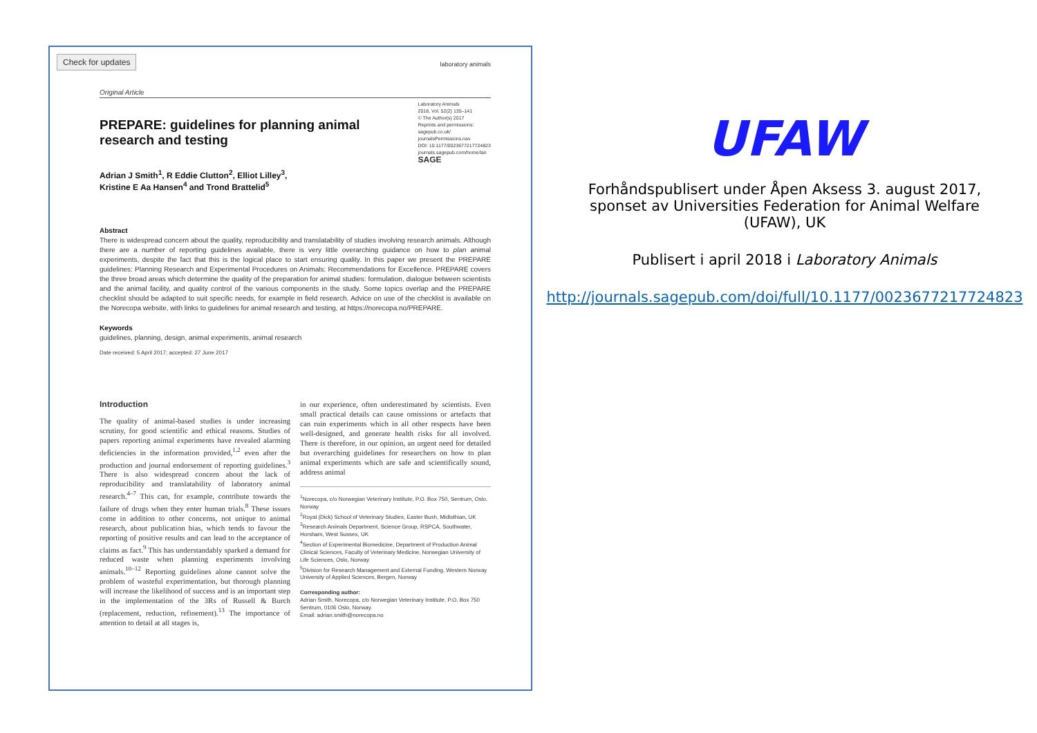Check for updates
laboratory animals
Original Article
PREPARE: guidelines for planning animal research and testing
Adrian J Smith<sup>1</sup>, R Eddie Clutton<sup>2</sup>, Elliot Lilley<sup>3</sup>,
Kristine E Aa Hansen<sup>4</sup> and Trond Brattelid<sup>5</sup>
Laboratory Animals
2018, Vol. 52(2) 135–141
© The Author(s) 2017
Reprints and permissions:
sagepub.co.uk/
journalsPermissions.nav
DOI: 10.1177/0023677217724823
journals.sagepub.com/home/lan
SAGE
Abstract
There is widespread concern about the quality, reproducibility and translatability of studies involving research animals. Although there are a number of reporting guidelines available, there is very little overarching guidance on how to plan animal experiments, despite the fact that this is the logical place to start ensuring quality. In this paper we present the PREPARE guidelines: Planning Research and Experimental Procedures on Animals: Recommendations for Excellence. PREPARE covers the three broad areas which determine the quality of the preparation for animal studies: formulation, dialogue between scientists and the animal facility, and quality control of the various components in the study. Some topics overlap and the PREPARE checklist should be adapted to suit specific needs, for example in field research. Advice on use of the checklist is available on the Norecopa website, with links to guidelines for animal research and testing, at https://norecopa.no/PREPARE.
Keywords
guidelines, planning, design, animal experiments, animal research
Date received: 5 April 2017; accepted: 27 June 2017
Introduction
The quality of animal-based studies is under increasing scrutiny, for good scientific and ethical reasons. Studies of papers reporting animal experiments have revealed alarming deficiencies in the information provided,<sup>1,2</sup> even after the production and journal endorsement of reporting guidelines.<sup>3</sup> There is also widespread concern about the lack of reproducibility and translatability of laboratory animal research.<sup>4–7</sup> This can, for example, contribute towards the failure of drugs when they enter human trials.<sup>8</sup> These issues come in addition to other concerns, not unique to animal research, about publication bias, which tends to favour the reporting of positive results and can lead to the acceptance of claims as fact.<sup>9</sup> This has understandably sparked a demand for reduced waste when planning experiments involving animals.<sup>10–12</sup> Reporting guidelines alone cannot solve the problem of wasteful experimentation, but thorough planning will increase the likelihood of success and is an important step in the implementation of the 3Rs of Russell & Burch (replacement, reduction, refinement).<sup>13</sup> The importance of attention to detail at all stages is,
in our experience, often underestimated by scientists. Even small practical details can cause omissions or artefacts that can ruin experiments which in all other respects have been well-designed, and generate health risks for all involved. There is therefore, in our opinion, an urgent need for detailed but overarching guidelines for researchers on how to plan animal experiments which are safe and scientifically sound, address animal
<sup>1</sup> Norecopa, c/o Norwegian Veterinary Institute, P.O. Box 750, Sentrum, Oslo, Norway
<sup>2</sup> Royal (Dick) School of Veterinary Studies, Easter Bush, Midlothian, UK
<sup>3</sup> Research Animals Department, Science Group, RSPCA, Southwater, Horsham, West Sussex, UK
<sup>4</sup> Section of Experimental Biomedicine, Department of Production Animal Clinical Sciences, Faculty of Veterinary Medicine, Norwegian University of Life Sciences, Oslo, Norway
<sup>5</sup> Division for Research Management and External Funding, Western Norway University of Applied Sciences, Bergen, Norway
Corresponding author:
Adrian Smith, Norecopa, c/o Norwegian Veterinary Institute, P.O. Box 750 Sentrum, 0106 Oslo, Norway.
Email: adrian.smith@norecopa.no
UFAW
Forhåndspublisert under Åpen Aksess 3. august 2017,
sponset av Universities Federation for Animal Welfare
(UFAW), UK
Publisert i april 2018 i Laboratory Animals
http://journals.sagepub.com/doi/full/10.1177/0023677217724823